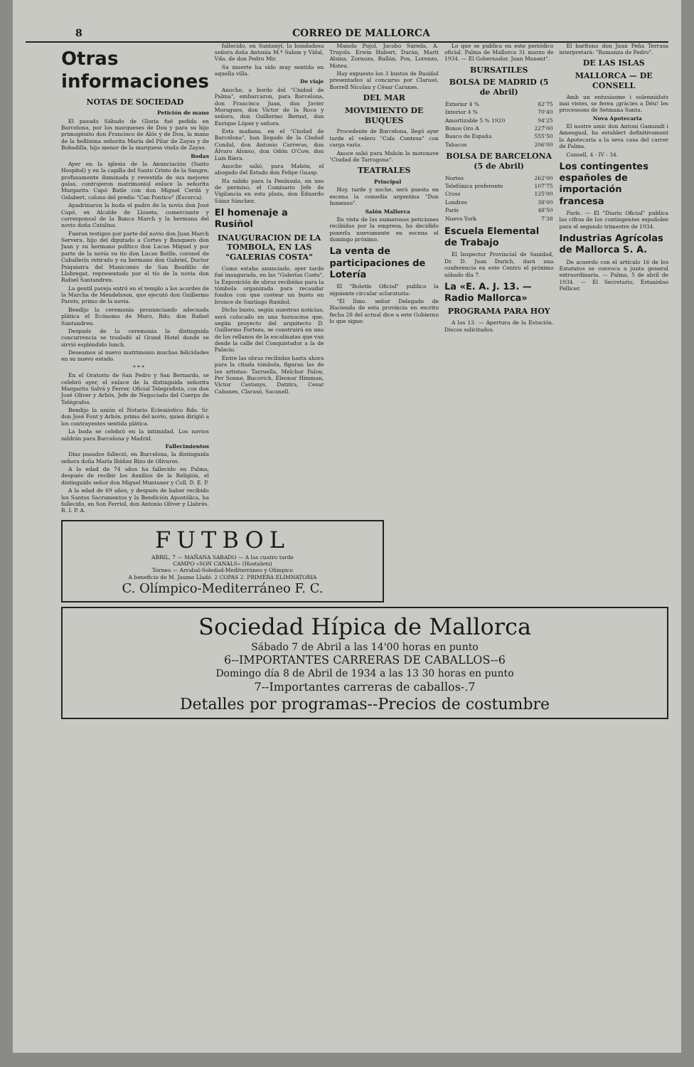8 CORREO DE MALLORCA
Otras informaciones
NOTAS DE SOCIEDAD
Petición de mano
El pasado Sábado de Gloria fué pedida en Barcelona, por los marqueses de Dou y para su hijo primogénito don Francisco de Alós y de Dou, la mano de la bellísima señorita María del Pilar de Zayas y de Bobadilla, hija menor de la marquesa viuda de Zayas.
Bodas
Ayer en la iglesia de la Anunciación (Santo Hospital) y en la capilla del Santo Cristo de la Sangre, profusamente iluminada y revestida de sus mejores galas, contrajeron matrimonial enlace la señorita Margarita Capó Batle con don Miguel Cerdá y Gelabert, colono del predio "Can Pontico" (Escorca).
Apadrinaron la boda el padre de la novia don José Capó, ex Alcalde de Lloseta, comerciante y corresponsal de la Banca March y la hermana del novio doña Catalina.
Fueron testigos por parte del novio don Juan March Servera, hijo del diputado a Cortes y Banquero don Juan y su hermano político don Lucas Miquel y por parte de la novia su tío don Lucas Batlle, coronel de Caballería retirado y su hermano don Gabriel, Doctor Psiquiatra del Manicomio de San Baudilio de Llobregat, representado por el tío de la novia don Rafael Santandreu.
La gentil pareja entró en el templo a los acordes de la Marcha de Mendelsson, que ejecutó don Guillermo Parets, primo de la novia.
Bendijo la ceremonia pronunciando adecuada plática el Ecónomo de Muro, Rdo. don Rafael Santandreu.
Después de la ceremonia la distinguida concurrencia se trasladó al Grand Hotel donde se sirvió espléndido lunch.
Deseamos al nuevo matrimonio muchas felicidades en su nuevo estado.
* * *
En el Oratorio de San Pedro y San Bernardo, se celebró ayer, el enlace de la distinguida señorita Margarita Salvá y Ferrer, Oficial Telegrafista, con don José Oliver y Arbós, Jefe de Negociado del Cuerpo de Telégrafos.
Bendijo la unión el Notario Eclesiástico Rdo. Sr. don José Font y Arbós, primo del novio, quien dirigió a los contrayentes sentida plática.
La boda se celebró en la intimidad. Los novios saldrán para Barcelona y Madrid.
Fallecimientos
Días pasados falleció, en Barcelona, la distinguida señora doña María Ibáñez Rizo de Olivares.
A la edad de 74 años ha fallecido en Palma, después de recibir los Auxilios de la Religión, el distinguido señor don Miguel Muntaner y Coll. D. E. P.
A la edad de 69 años, y después de haber recibido los Santos Sacramentos y la Bendición Apostólica, ha fallecido, en Son Ferriol, don Antonio Oliver y Llabrés. R. I. P. A.
fallecido, en Santanyí, la bondadosa señora doña Antonia M.ª Salom y Vidal, Vda. de don Pedro Mir.
Su muerte ha sido muy sentida en aquella villa.
De viaje
Anoche, a bordo del "Ciudad de Palma", embarcaron, para Barcelona, don Francisco Juan, don Javier Moragues, don Víctor de la Roca y señora, don Guillermo Bernat, don Enrique López y señora.
Esta mañana, en el "Ciudad de Barcelona", han llegado de la Ciudad Condal, don Antonio Carreras, don Álvaro Alonso, don Odón O'Cow, don Luis Riera.
Anoche salió, para Mahón, el abogado del Estado don Felipe Guasp.
Ha salido para la Península, en uso de permiso, el Comisario Jefe de Vigilancia en esta plaza, don Eduardo Sáinz Sánchez.
El homenaje a Rusiñol
INAUGURACION DE LA TOMBOLA, EN LAS "GALERIAS COSTA"
Como estaba anunciado, ayer tarde fué inaugurada, en las "Galerías Costa", la Exposición de obras recibidas para la tómbola organizada para recaudar fondos con que costear un busto en bronce de Santiago Rusiñol.
Dicho busto, según nuestras noticias, será colocado en una hornacina que, según proyecto del arquitecto D. Guillermo Forteza, se construirá en uno de los rellanos de la escalinatas que van desde la calle del Conquistador a la de Palacio.
Entre las obras recibidas hasta ahora para la citada tómbola, figuran las de los artistas: Tarruella, Melchor Palou, Per Sonne, Bucovich, Eleonor Himman, Victor Castanys, Datzira, Cesar Cabanes, Clarasó, Sacanell.
Manolo Pujol, Jacobo Sureda, A. Truyols. Erwin Hubert, Durán, Marti Alsina, Zornoza, Rullán, Pou, Lorenzo, Mateu.
Hay expuesto los 3 bustos de Rusiñol presentados al concurso por Clarasó, Borrell Nicolau y César Caranes.
DEL MAR
MOVIMIENTO DE BUQUES
Procedente de Barcelona, llegó ayer tarde el velero "Cala Contesa" con carga varia.
Anoce salió para Mahón la motonave "Ciudad de Tarragona".
TEATRALES
Principal
Hoy, tarde y noche, será puesta en escena la comedia argentina "Don Inmenso".
Salón Mallorca
En vista de las numerosas peticiones recibidas por la empresa, ha decidido ponerla nuevamente en escena el domingo próximo.
La venta de participaciones de Lotería
El "Boletín Oficial" publica la siguiente circular aclaratoria:
"El Ilmo. señor Delegado de Hacienda de esta provincia en escrito fecha 28 del actual dice a este Gobierno lo que sigue:
Lo que se publica en este periódico oficial. Palma de Mallorca 31 marzo de 1934. — El Gobernador, Juan Manent".
BURSATILES
BOLSA DE MADRID (5 de Abril)
| Exterior 4 % | 82'75 |
| Interior 4 % | 70'40 |
| Amortizable 5 % 1920 | 94'25 |
| Bonos Oro A | 227'00 |
| Banco de España | 555'50 |
| Tabacos | 206'00 |
BOLSA DE BARCELONA (5 de Abril)
| Nortes | 262'00 |
| Telefónica preferente | 107'75 |
| Cross | 125'00 |
| Londres | 38'00 |
| París | 48'50 |
| Nueva York | 7'38 |
Escuela Elemental de Trabajo
El Inspector Provincial de Sanidad, Dr. D. Juan Durich, dará una conferencia en este Centro el próximo sábado día 7.
La «E. A. J. 13. — Radio Mallorca»
PROGRAMA PARA HOY
A las 13. — Apertura de la Estación. Discos solicitados.
El barítono don Juan Peña Terrasa interpretará: "Romanza de Pedro".
DE LAS ISLAS
MALLORCA — DE CONSELL
Amb un entusiasme i solemnidats mai vistes, se feren ¡grácies a Déu! les processons de Setmana Santa.
Nova Apotecaria
El nostre amic don Antoni Gamundí i Amengual, ha establert definitivament la Apotecaria a la seva casa del carrer de Palma.
Consell, 4 - IV - 34.
Los contingentes españoles de importación francesa
París. — El "Diario Oficial" publica las cifras de los contingentes españoles para el segundo trimestre de 1934.
Industrias Agrícolas de Mallorca S. A.
De acuerdo con el artículo 16 de los Estatutos se convoca a junta general extraordinaria. — Palma, 5 de abril de 1934. — El Secretario, Estanislao Pellicer.
FUTBOL
ABRIL, 7 — MAÑANA SABADO — A las cuatro tarde
CAMPO «SON CANALS» (Hostalets)
Torneo — Arrabal-Soledad-Mediterráneo y Olímpico
A beneficio de M. Jaume Lladó. 2 COPAS 2. PRIMERA ELIMNATORIA
C. Olímpico-Mediterráneo F. C.
Sociedad Hípica de Mallorca
Sábado 7 de Abril a las 14'00 horas en punto
6--IMPORTANTES CARRERAS DE CABALLOS--6
Domingo día 8 de Abril de 1934 a las 13 30 horas en punto
7--Importantes carreras de caballos-.7
Detalles por programas--Precios de costumbre